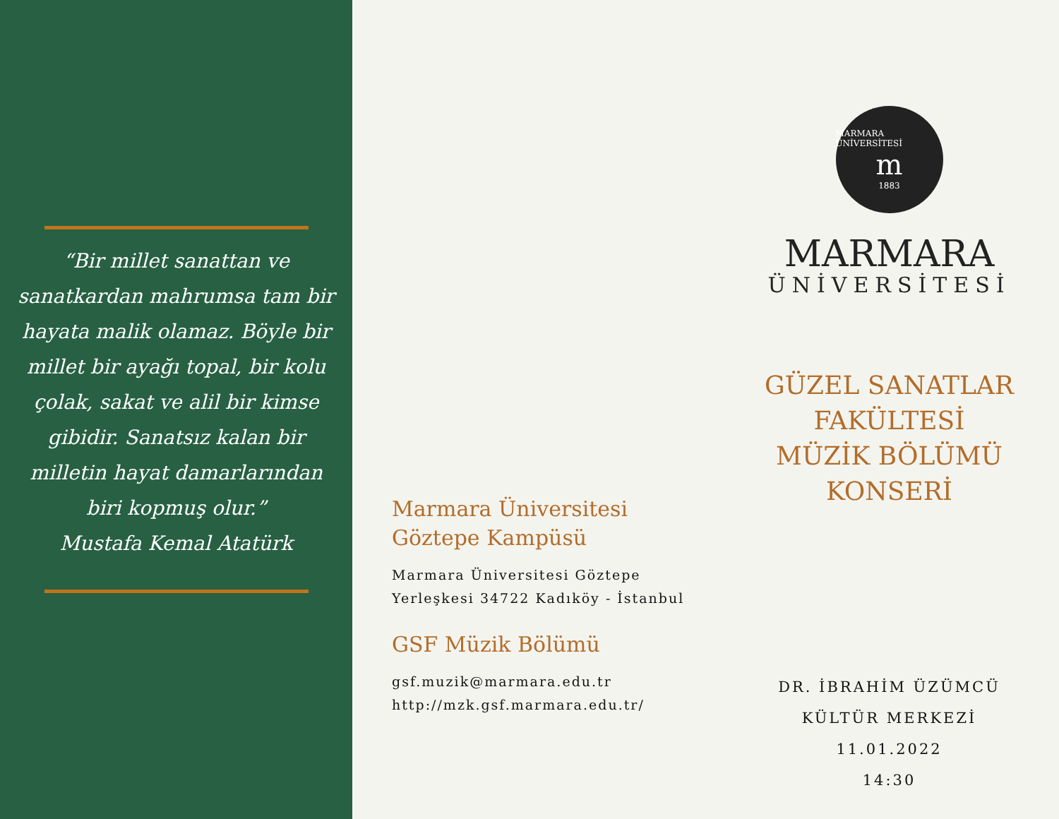“Bir millet sanattan ve sanatkardan mahrumsa tam bir hayata malik olamaz. Böyle bir millet bir ayağı topal, bir kolu çolak, sakat ve alil bir kimse gibidir. Sanatsız kalan bir milletin hayat damarlarından biri kopmuş olur.”
Mustafa Kemal Atatürk
Marmara Üniversitesi Göztepe Kampüsü
Marmara Üniversitesi Göztepe Yerleşkesi 34722 Kadıköy - İstanbul
GSF Müzik Bölümü
gsf.muzik@marmara.edu.tr
http://mzk.gsf.marmara.edu.tr/
MARMARA ÜNİVERSİTESİ
m
1883
MARMARA
ÜNİVERSİTESİ
GÜZEL SANATLAR
FAKÜLTESİ
MÜZİK BÖLÜMÜ
KONSERİ
DR. İBRAHİM ÜZÜMCÜ
KÜLTÜR MERKEZİ
11.01.2022
14:30